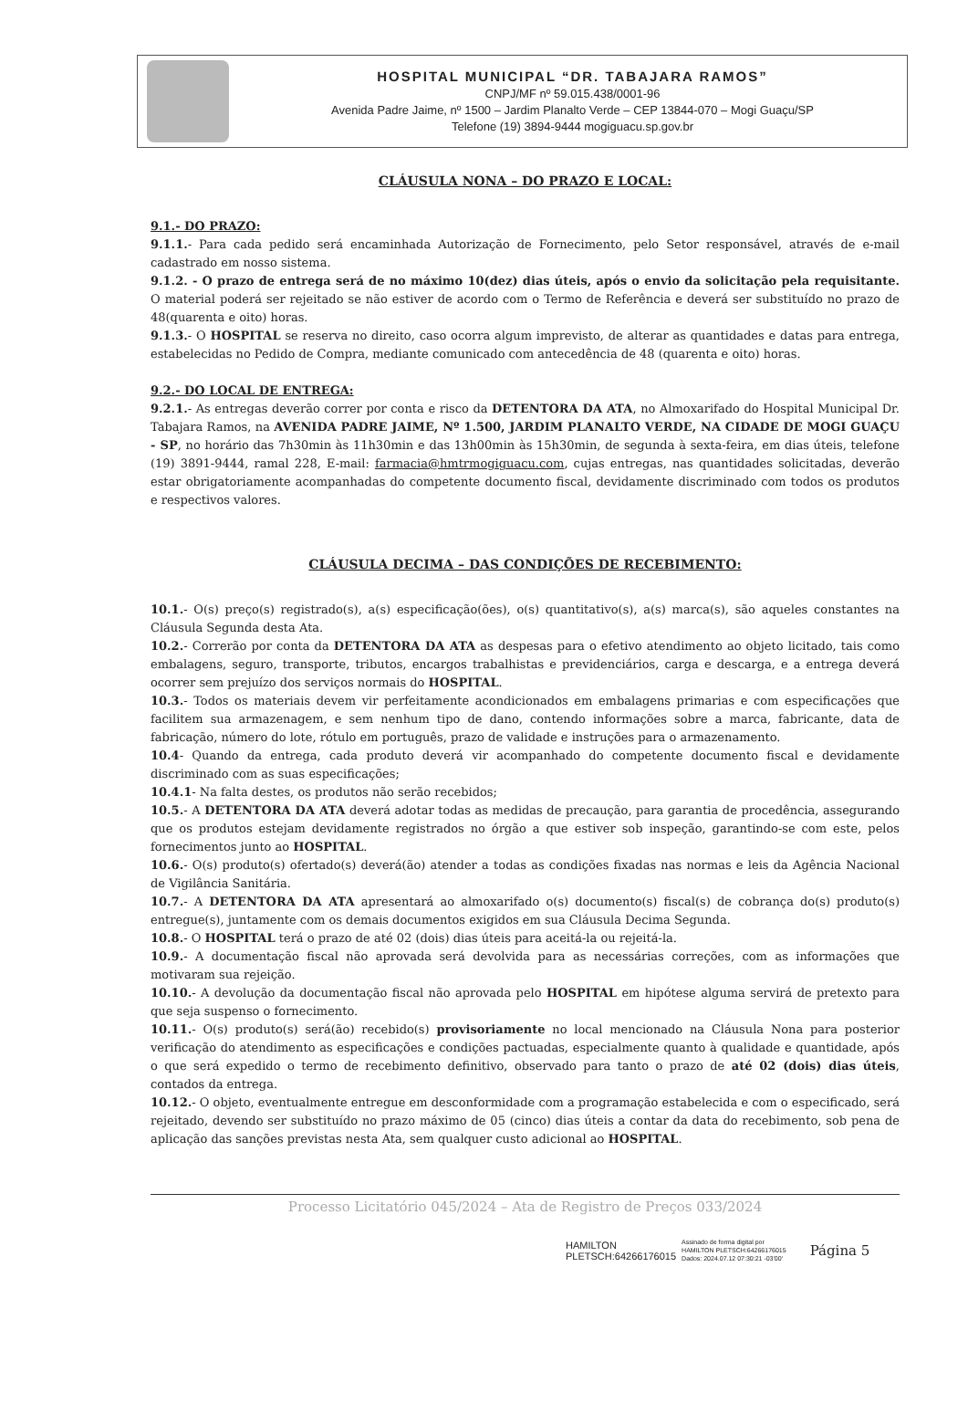HOSPITAL MUNICIPAL “DR. TABAJARA RAMOS”
CNPJ/MF nº 59.015.438/0001-96
Avenida Padre Jaime, nº 1500 – Jardim Planalto Verde – CEP 13844-070 – Mogi Guaçu/SP
Telefone (19) 3894-9444 mogiguacu.sp.gov.br
CLÁUSULA NONA – DO PRAZO E LOCAL:
9.1.- DO PRAZO:
9.1.1.- Para cada pedido será encaminhada Autorização de Fornecimento, pelo Setor responsável, através de e-mail cadastrado em nosso sistema.
9.1.2. - O prazo de entrega será de no máximo 10(dez) dias úteis, após o envio da solicitação pela requisitante. O material poderá ser rejeitado se não estiver de acordo com o Termo de Referência e deverá ser substituído no prazo de 48(quarenta e oito) horas.
9.1.3.- O HOSPITAL se reserva no direito, caso ocorra algum imprevisto, de alterar as quantidades e datas para entrega, estabelecidas no Pedido de Compra, mediante comunicado com antecedência de 48 (quarenta e oito) horas.
9.2.- DO LOCAL DE ENTREGA:
9.2.1.- As entregas deverão correr por conta e risco da DETENTORA DA ATA, no Almoxarifado do Hospital Municipal Dr. Tabajara Ramos, na AVENIDA PADRE JAIME, Nº 1.500, JARDIM PLANALTO VERDE, NA CIDADE DE MOGI GUAÇU - SP, no horário das 7h30min às 11h30min e das 13h00min às 15h30min, de segunda à sexta-feira, em dias úteis, telefone (19) 3891-9444, ramal 228, E-mail: farmacia@hmtrmogiguacu.com, cujas entregas, nas quantidades solicitadas, deverão estar obrigatoriamente acompanhadas do competente documento fiscal, devidamente discriminado com todos os produtos e respectivos valores.
CLÁUSULA DECIMA – DAS CONDIÇÕES DE RECEBIMENTO:
10.1.- O(s) preço(s) registrado(s), a(s) especificação(ões), o(s) quantitativo(s), a(s) marca(s), são aqueles constantes na Cláusula Segunda desta Ata.
10.2.- Correrão por conta da DETENTORA DA ATA as despesas para o efetivo atendimento ao objeto licitado, tais como embalagens, seguro, transporte, tributos, encargos trabalhistas e previdenciários, carga e descarga, e a entrega deverá ocorrer sem prejuízo dos serviços normais do HOSPITAL.
10.3.- Todos os materiais devem vir perfeitamente acondicionados em embalagens primarias e com especificações que facilitem sua armazenagem, e sem nenhum tipo de dano, contendo informações sobre a marca, fabricante, data de fabricação, número do lote, rótulo em português, prazo de validade e instruções para o armazenamento.
10.4- Quando da entrega, cada produto deverá vir acompanhado do competente documento fiscal e devidamente discriminado com as suas especificações;
10.4.1- Na falta destes, os produtos não serão recebidos;
10.5.- A DETENTORA DA ATA deverá adotar todas as medidas de precaução, para garantia de procedência, assegurando que os produtos estejam devidamente registrados no órgão a que estiver sob inspeção, garantindo-se com este, pelos fornecimentos junto ao HOSPITAL.
10.6.- O(s) produto(s) ofertado(s) deverá(ão) atender a todas as condições fixadas nas normas e leis da Agência Nacional de Vigilância Sanitária.
10.7.- A DETENTORA DA ATA apresentará ao almoxarifado o(s) documento(s) fiscal(s) de cobrança do(s) produto(s) entregue(s), juntamente com os demais documentos exigidos em sua Cláusula Decima Segunda.
10.8.- O HOSPITAL terá o prazo de até 02 (dois) dias úteis para aceitá-la ou rejeitá-la.
10.9.- A documentação fiscal não aprovada será devolvida para as necessárias correções, com as informações que motivaram sua rejeição.
10.10.- A devolução da documentação fiscal não aprovada pelo HOSPITAL em hipótese alguma servirá de pretexto para que seja suspenso o fornecimento.
10.11.- O(s) produto(s) será(ão) recebido(s) provisoriamente no local mencionado na Cláusula Nona para posterior verificação do atendimento as especificações e condições pactuadas, especialmente quanto à qualidade e quantidade, após o que será expedido o termo de recebimento definitivo, observado para tanto o prazo de até 02 (dois) dias úteis, contados da entrega.
10.12.- O objeto, eventualmente entregue em desconformidade com a programação estabelecida e com o especificado, será rejeitado, devendo ser substituído no prazo máximo de 05 (cinco) dias úteis a contar da data do recebimento, sob pena de aplicação das sanções previstas nesta Ata, sem qualquer custo adicional ao HOSPITAL.
Processo Licitatório 045/2024 – Ata de Registro de Preços 033/2024
HAMILTON
PLETSCH:64266176015
Assinado de forma digital por
HAMILTON PLETSCH:64266176015
Dados: 2024.07.12 07:30:21 -03'00'
Página 5